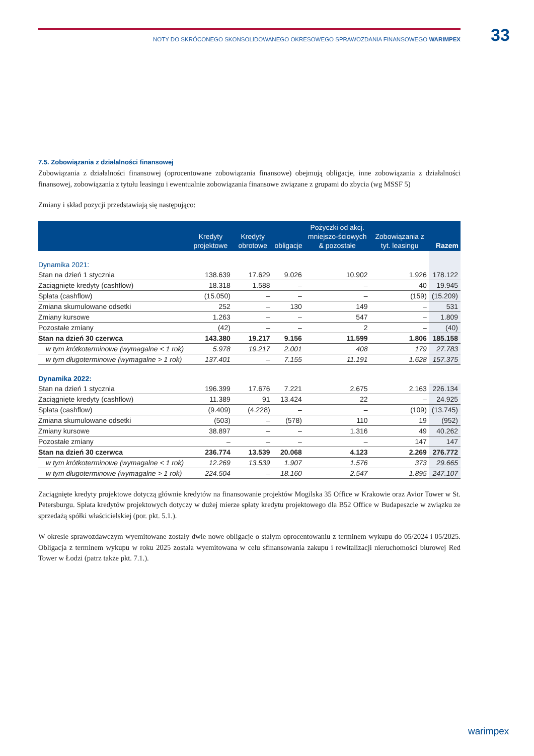33
NOTY DO SKRÓCONEGO SKONSOLIDOWANEGO OKRESOWEGO SPRAWOZDANIA FINANSOWEGO WARIMPEX
7.5. Zobowiązania z działalności finansowej
Zobowiązania z działalności finansowej (oprocentowane zobowiązania finansowe) obejmują obligacje, inne zobowiązania z działalności finansowej, zobowiązania z tytułu leasingu i ewentualnie zobowiązania finansowe związane z grupami do zbycia (wg MSSF 5)
Zmiany i skład pozycji przedstawiają się następująco:
| | Kredyty projektowe | Kredyty obrotowe | obligacje | Pożyczki od akcj. mniejszo-ściowych & pozostałe | Zobowiązania z tyt. leasingu | Razem |
| --- | --- | --- | --- | --- | --- | --- |
| Dynamika 2021: | | | | | | |
| Stan na dzień 1 stycznia | 138.639 | 17.629 | 9.026 | 10.902 | 1.926 | 178.122 |
| Zaciągnięte kredyty (cashflow) | 18.318 | 1.588 | – | – | 40 | 19.945 |
| Spłata (cashflow) | (15.050) | – | – | – | (159) | (15.209) |
| Zmiana skumulowane odsetki | 252 | – | 130 | 149 | – | 531 |
| Zmiany kursowe | 1.263 | – | – | 547 | – | 1.809 |
| Pozostałe zmiany | (42) | – | – | 2 | – | (40) |
| Stan na dzień 30 czerwca | 143.380 | 19.217 | 9.156 | 11.599 | 1.806 | 185.158 |
| w tym krótkoterminowe (wymagalne < 1 rok) | 5.978 | 19.217 | 2.001 | 408 | 179 | 27.783 |
| w tym długoterminowe (wymagalne > 1 rok) | 137.401 | – | 7.155 | 11.191 | 1.628 | 157.375 |
| Dynamika 2022: | | | | | | |
| Stan na dzień 1 stycznia | 196.399 | 17.676 | 7.221 | 2.675 | 2.163 | 226.134 |
| Zaciągnięte kredyty (cashflow) | 11.389 | 91 | 13.424 | 22 | – | 24.925 |
| Spłata (cashflow) | (9.409) | (4.228) | – | – | (109) | (13.745) |
| Zmiana skumulowane odsetki | (503) | – | (578) | 110 | 19 | (952) |
| Zmiany kursowe | 38.897 | – | – | 1.316 | 49 | 40.262 |
| Pozostałe zmiany | – | – | – | – | 147 | 147 |
| Stan na dzień 30 czerwca | 236.774 | 13.539 | 20.068 | 4.123 | 2.269 | 276.772 |
| w tym krótkoterminowe (wymagalne < 1 rok) | 12.269 | 13.539 | 1.907 | 1.576 | 373 | 29.665 |
| w tym długoterminowe (wymagalne > 1 rok) | 224.504 | – | 18.160 | 2.547 | 1.895 | 247.107 |
Zaciągnięte kredyty projektowe dotyczą głównie kredytów na finansowanie projektów Mogilska 35 Office w Krakowie oraz Avior Tower w St. Petersburgu. Spłata kredytów projektowych dotyczy w dużej mierze spłaty kredytu projektowego dla B52 Office w Budapeszcie w związku ze sprzedażą spółki właścicielskiej (por. pkt. 5.1.).
W okresie sprawozdawczym wyemitowane zostały dwie nowe obligacje o stałym oprocentowaniu z terminem wykupu do 05/2024 i 05/2025. Obligacja z terminem wykupu w roku 2025 została wyemitowana w celu sfinansowania zakupu i rewitalizacji nieruchomości biurowej Red Tower w Łodzi (patrz także pkt. 7.1.).
warimpex